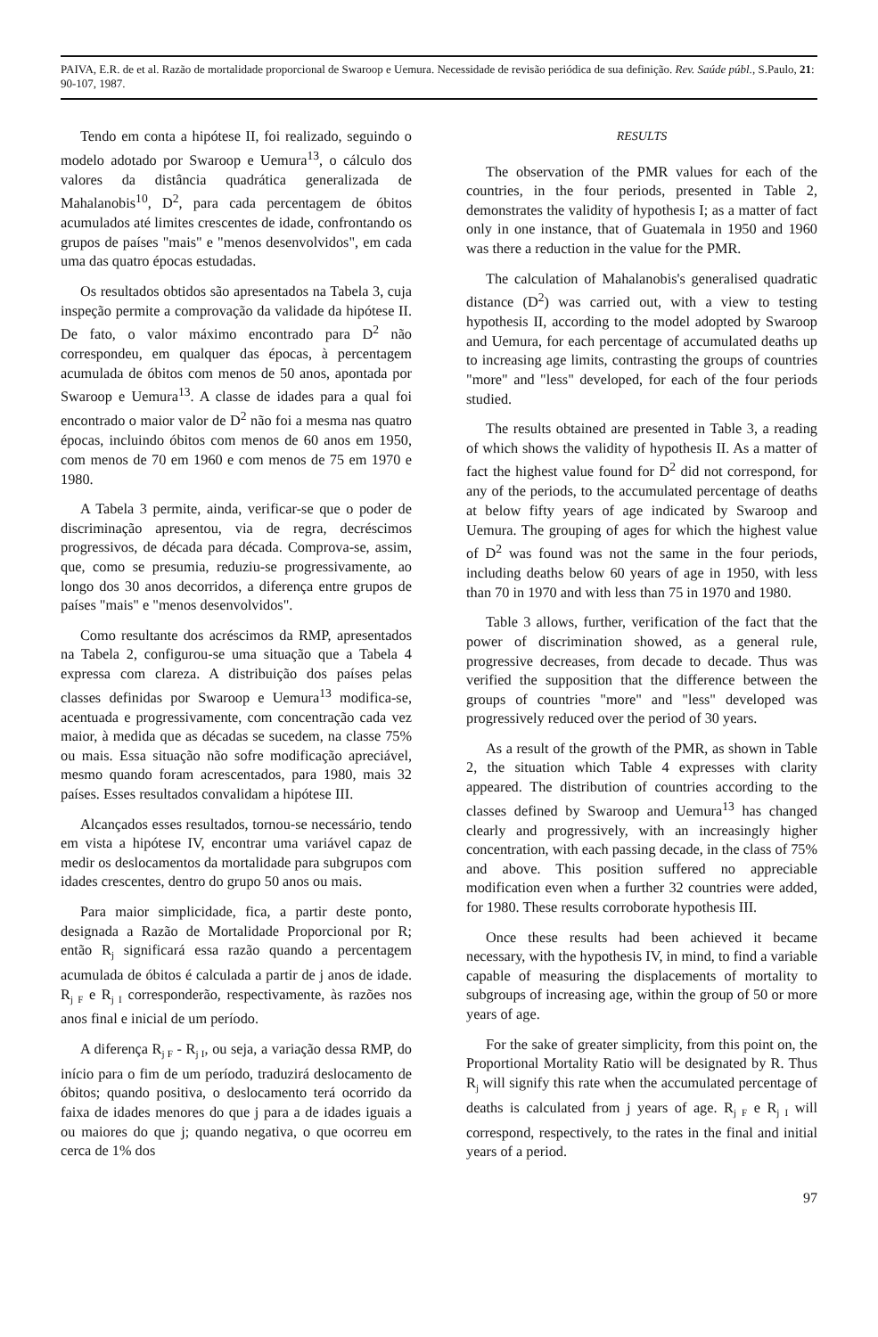PAIVA, E.R. de et al. Razão de mortalidade proporcional de Swaroop e Uemura. Necessidade de revisão periódica de sua definição. Rev. Saúde públ., S.Paulo, 21: 90-107, 1987.
Tendo em conta a hipótese II, foi realizado, seguindo o modelo adotado por Swaroop e Uemura<sup>13</sup>, o cálculo dos valores da distância quadrática generalizada de Mahalanobis<sup>10</sup>, D<sup>2</sup>, para cada percentagem de óbitos acumulados até limites crescentes de idade, confrontando os grupos de países "mais" e "menos desenvolvidos", em cada uma das quatro épocas estudadas.
Os resultados obtidos são apresentados na Tabela 3, cuja inspeção permite a comprovação da validade da hipótese II. De fato, o valor máximo encontrado para D<sup>2</sup> não correspondeu, em qualquer das épocas, à percentagem acumulada de óbitos com menos de 50 anos, apontada por Swaroop e Uemura<sup>13</sup>. A classe de idades para a qual foi encontrado o maior valor de D<sup>2</sup> não foi a mesma nas quatro épocas, incluindo óbitos com menos de 60 anos em 1950, com menos de 70 em 1960 e com menos de 75 em 1970 e 1980.
A Tabela 3 permite, ainda, verificar-se que o poder de discriminação apresentou, via de regra, decréscimos progressivos, de década para década. Comprova-se, assim, que, como se presumia, reduziu-se progressivamente, ao longo dos 30 anos decorridos, a diferença entre grupos de países "mais" e "menos desenvolvidos".
Como resultante dos acréscimos da RMP, apresentados na Tabela 2, configurou-se uma situação que a Tabela 4 expressa com clareza. A distribuição dos países pelas classes definidas por Swaroop e Uemura<sup>13</sup> modifica-se, acentuada e progressivamente, com concentração cada vez maior, à medida que as décadas se sucedem, na classe 75% ou mais. Essa situação não sofre modificação apreciável, mesmo quando foram acrescentados, para 1980, mais 32 países. Esses resultados convalidam a hipótese III.
Alcançados esses resultados, tornou-se necessário, tendo em vista a hipótese IV, encontrar uma variável capaz de medir os deslocamentos da mortalidade para subgrupos com idades crescentes, dentro do grupo 50 anos ou mais.
Para maior simplicidade, fica, a partir deste ponto, designada a Razão de Mortalidade Proporcional por R; então R<sub>j</sub> significará essa razão quando a percentagem acumulada de óbitos é calculada a partir de j anos de idade. R<sub>j F</sub> e R<sub>j I</sub> corresponderão, respectivamente, às razões nos anos final e inicial de um período.
A diferença R<sub>j F</sub> - R<sub>j I</sub>, ou seja, a variação dessa RMP, do início para o fim de um período, traduzirá deslocamento de óbitos; quando positiva, o deslocamento terá ocorrido da faixa de idades menores do que j para a de idades iguais a ou maiores do que j; quando negativa, o que ocorreu em cerca de 1% dos
RESULTS
The observation of the PMR values for each of the countries, in the four periods, presented in Table 2, demonstrates the validity of hypothesis I; as a matter of fact only in one instance, that of Guatemala in 1950 and 1960 was there a reduction in the value for the PMR.
The calculation of Mahalanobis's generalised quadratic distance (D<sup>2</sup>) was carried out, with a view to testing hypothesis II, according to the model adopted by Swaroop and Uemura, for each percentage of accumulated deaths up to increasing age limits, contrasting the groups of countries "more" and "less" developed, for each of the four periods studied.
The results obtained are presented in Table 3, a reading of which shows the validity of hypothesis II. As a matter of fact the highest value found for D<sup>2</sup> did not correspond, for any of the periods, to the accumulated percentage of deaths at below fifty years of age indicated by Swaroop and Uemura. The grouping of ages for which the highest value of D<sup>2</sup> was found was not the same in the four periods, including deaths below 60 years of age in 1950, with less than 70 in 1970 and with less than 75 in 1970 and 1980.
Table 3 allows, further, verification of the fact that the power of discrimination showed, as a general rule, progressive decreases, from decade to decade. Thus was verified the supposition that the difference between the groups of countries "more" and "less" developed was progressively reduced over the period of 30 years.
As a result of the growth of the PMR, as shown in Table 2, the situation which Table 4 expresses with clarity appeared. The distribution of countries according to the classes defined by Swaroop and Uemura<sup>13</sup> has changed clearly and progressively, with an increasingly higher concentration, with each passing decade, in the class of 75% and above. This position suffered no appreciable modification even when a further 32 countries were added, for 1980. These results corroborate hypothesis III.
Once these results had been achieved it became necessary, with the hypothesis IV, in mind, to find a variable capable of measuring the displacements of mortality to subgroups of increasing age, within the group of 50 or more years of age.
For the sake of greater simplicity, from this point on, the Proportional Mortality Ratio will be designated by R. Thus R<sub>j</sub> will signify this rate when the accumulated percentage of deaths is calculated from j years of age. R<sub>j F</sub> e R<sub>j I</sub> will correspond, respectively, to the rates in the final and initial years of a period.
97